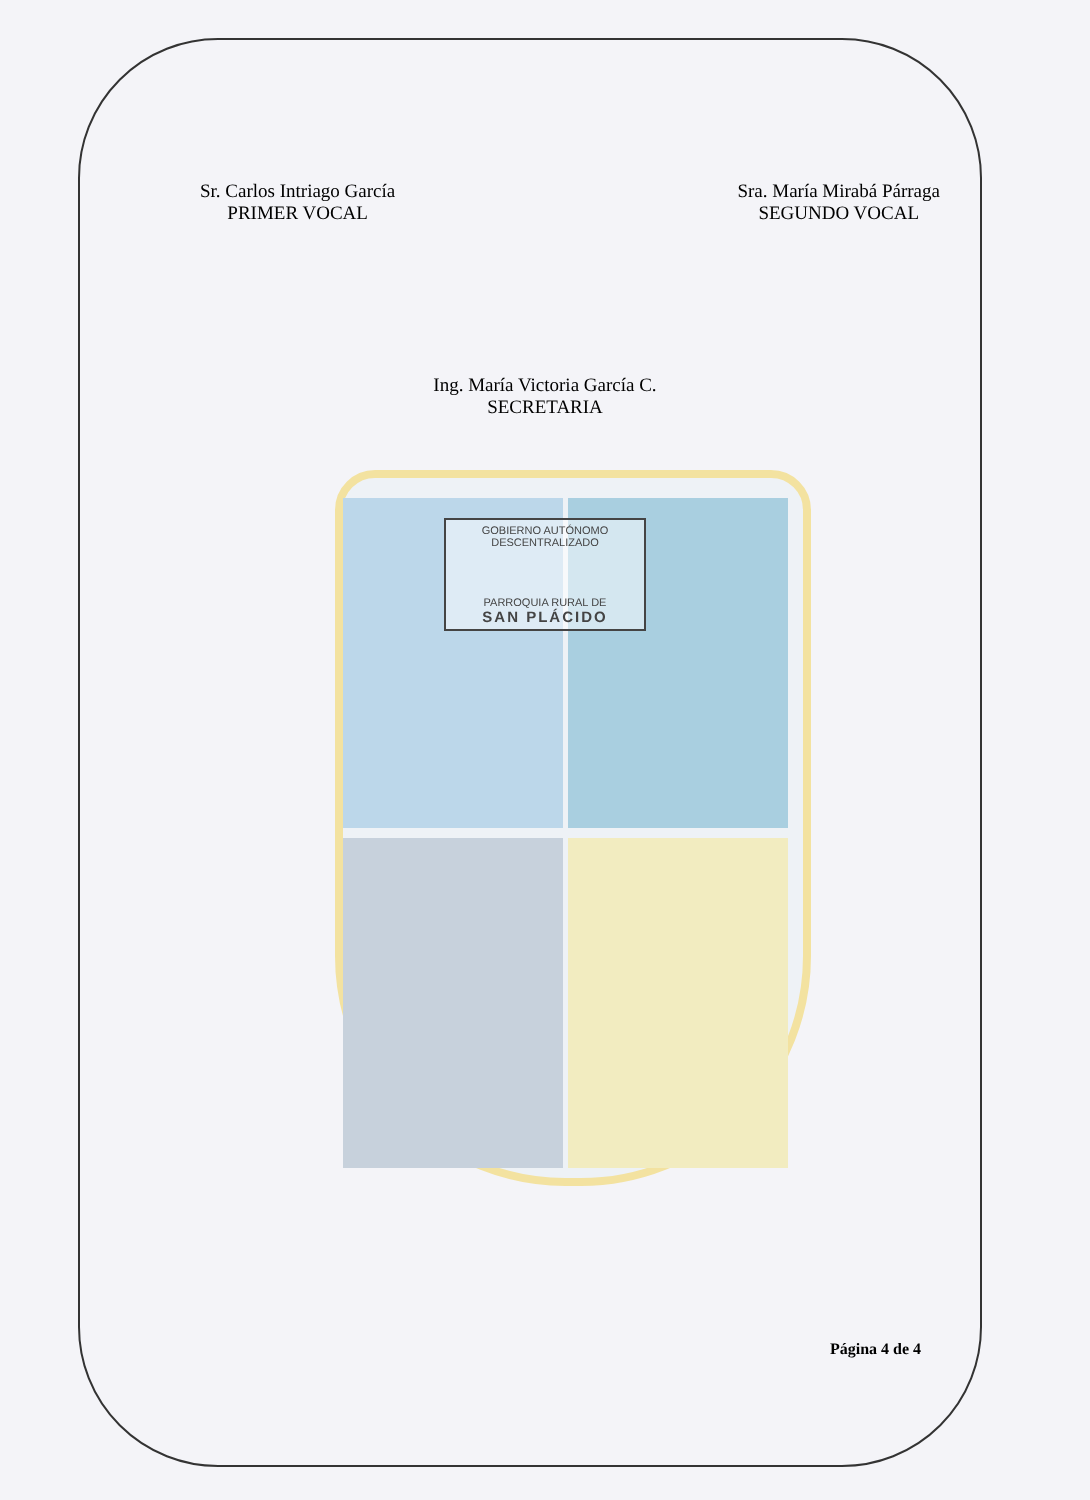Sr. Carlos Intriago García
PRIMER VOCAL
Sra. María Mirabá Párraga
SEGUNDO VOCAL
Ing. María Victoria García C.
SECRETARIA
GOBIERNO AUTÓNOMO
DESCENTRALIZADO
PARROQUIA RURAL DE
SAN PLÁCIDO
Página 4 de 4